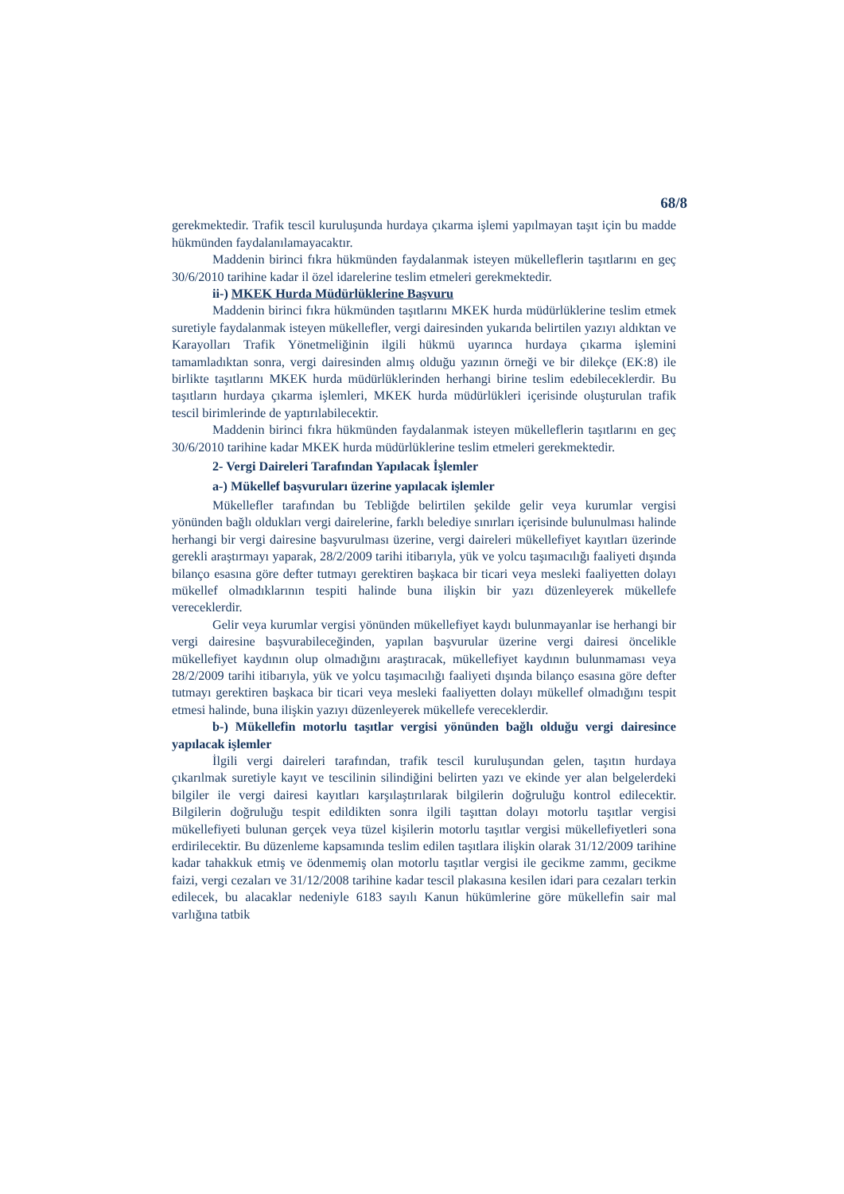68/8
gerekmektedir. Trafik tescil kuruluşunda hurdaya çıkarma işlemi yapılmayan taşıt için bu madde hükmünden faydalanılamayacaktır.
Maddenin birinci fıkra hükmünden faydalanmak isteyen mükelleflerin taşıtlarını en geç 30/6/2010 tarihine kadar il özel idarelerine teslim etmeleri gerekmektedir.
ii-) MKEK Hurda Müdürlüklerine Başvuru
Maddenin birinci fıkra hükmünden taşıtlarını MKEK hurda müdürlüklerine teslim etmek suretiyle faydalanmak isteyen mükellefler, vergi dairesinden yukarıda belirtilen yazıyı aldıktan ve Karayolları Trafik Yönetmeliğinin ilgili hükmü uyarınca hurdaya çıkarma işlemini tamamladıktan sonra, vergi dairesinden almış olduğu yazının örneği ve bir dilekçe (EK:8) ile birlikte taşıtlarını MKEK hurda müdürlüklerinden herhangi birine teslim edebileceklerdir. Bu taşıtların hurdaya çıkarma işlemleri, MKEK hurda müdürlükleri içerisinde oluşturulan trafik tescil birimlerinde de yaptırılabilecektir.
Maddenin birinci fıkra hükmünden faydalanmak isteyen mükelleflerin taşıtlarını en geç 30/6/2010 tarihine kadar MKEK hurda müdürlüklerine teslim etmeleri gerekmektedir.
2- Vergi Daireleri Tarafından Yapılacak İşlemler
a-) Mükellef başvuruları üzerine yapılacak işlemler
Mükellefler tarafından bu Tebliğde belirtilen şekilde gelir veya kurumlar vergisi yönünden bağlı oldukları vergi dairelerine, farklı belediye sınırları içerisinde bulunulması halinde herhangi bir vergi dairesine başvurulması üzerine, vergi daireleri mükellefiyet kayıtları üzerinde gerekli araştırmayı yaparak, 28/2/2009 tarihi itibarıyla, yük ve yolcu taşımacılığı faaliyeti dışında bilanço esasına göre defter tutmayı gerektiren başkaca bir ticari veya mesleki faaliyetten dolayı mükellef olmadıklarının tespiti halinde buna ilişkin bir yazı düzenleyerek mükellefe vereceklerdir.
Gelir veya kurumlar vergisi yönünden mükellefiyet kaydı bulunmayanlar ise herhangi bir vergi dairesine başvurabileceğinden, yapılan başvurular üzerine vergi dairesi öncelikle mükellefiyet kaydının olup olmadığını araştıracak, mükellefiyet kaydının bulunmaması veya 28/2/2009 tarihi itibarıyla, yük ve yolcu taşımacılığı faaliyeti dışında bilanço esasına göre defter tutmayı gerektiren başkaca bir ticari veya mesleki faaliyetten dolayı mükellef olmadığını tespit etmesi halinde, buna ilişkin yazıyı düzenleyerek mükellefe vereceklerdir.
b-) Mükellefin motorlu taşıtlar vergisi yönünden bağlı olduğu vergi dairesince yapılacak işlemler
İlgili vergi daireleri tarafından, trafik tescil kuruluşundan gelen, taşıtın hurdaya çıkarılmak suretiyle kayıt ve tescilinin silindiğini belirten yazı ve ekinde yer alan belgelerdeki bilgiler ile vergi dairesi kayıtları karşılaştırılarak bilgilerin doğruluğu kontrol edilecektir. Bilgilerin doğruluğu tespit edildikten sonra ilgili taşıttan dolayı motorlu taşıtlar vergisi mükellefiyeti bulunan gerçek veya tüzel kişilerin motorlu taşıtlar vergisi mükellefiyetleri sona erdirilecektir. Bu düzenleme kapsamında teslim edilen taşıtlara ilişkin olarak 31/12/2009 tarihine kadar tahakkuk etmiş ve ödenmemiş olan motorlu taşıtlar vergisi ile gecikme zammı, gecikme faizi, vergi cezaları ve 31/12/2008 tarihine kadar tescil plakasına kesilen idari para cezaları terkin edilecek, bu alacaklar nedeniyle 6183 sayılı Kanun hükümlerine göre mükellefin sair mal varlığına tatbik